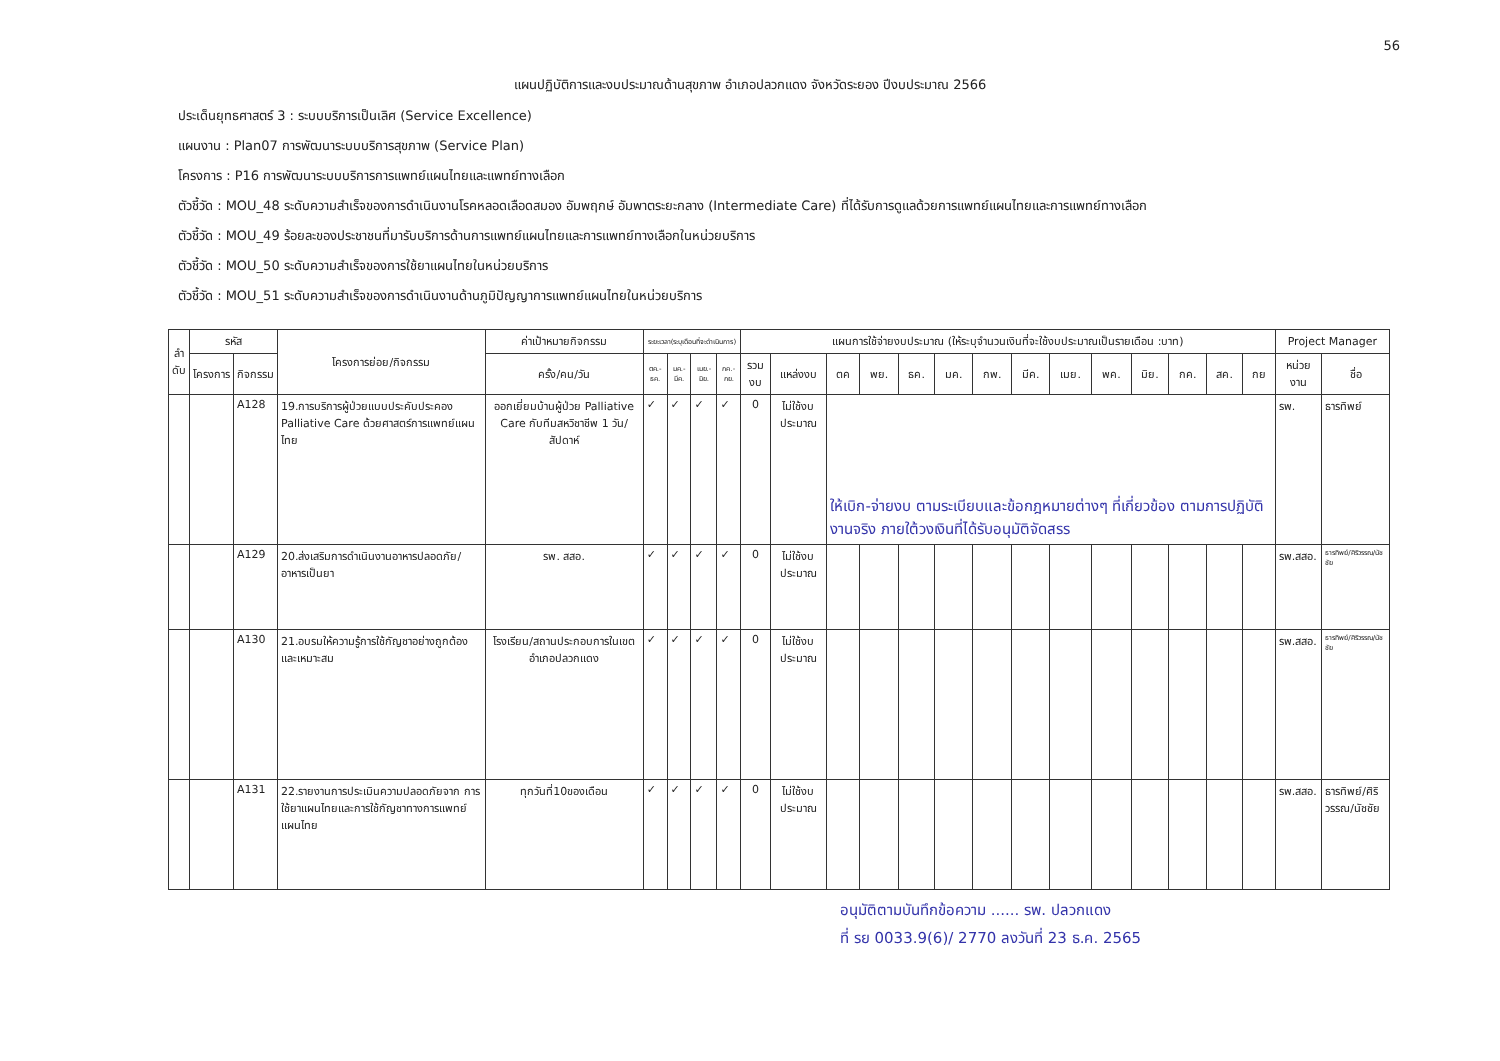56
แผนปฏิบัติการและงบประมาณด้านสุขภาพ อำเภอปลวกแดง จังหวัดระยอง ปีงบประมาณ 2566
ประเด็นยุทธศาสตร์ 3 : ระบบบริการเป็นเลิศ (Service Excellence)
แผนงาน : Plan07 การพัฒนาระบบบริการสุขภาพ (Service Plan)
โครงการ : P16 การพัฒนาระบบบริการการแพทย์แผนไทยและแพทย์ทางเลือก
ตัวชี้วัด : MOU_48 ระดับความสำเร็จของการดำเนินงานโรคหลอดเลือดสมอง อัมพฤกษ์ อัมพาตระยะกลาง (Intermediate Care) ที่ได้รับการดูแลด้วยการแพทย์แผนไทยและการแพทย์ทางเลือก
ตัวชี้วัด : MOU_49 ร้อยละของประชาชนที่มารับบริการด้านการแพทย์แผนไทยและการแพทย์ทางเลือกในหน่วยบริการ
ตัวชี้วัด : MOU_50 ระดับความสำเร็จของการใช้ยาแผนไทยในหน่วยบริการ
ตัวชี้วัด : MOU_51 ระดับความสำเร็จของการดำเนินงานด้านภูมิปัญญาการแพทย์แผนไทยในหน่วยบริการ
| ลำ ดับ | รหัส | | โครงการย่อย/กิจกรรม | ค่าเป้าหมายกิจกรรม | ระยะเวลา(ระบุเดือนที่จะดำเนินการ) | | | | แผนการใช้จ่ายงบประมาณ (ให้ระบุจำนวนเงินที่จะใช้งบประมาณเป็นรายเดือน :บาท) | | | | | | | | | | | | | | Project Manager | |
| --- | --- | --- | --- | --- | --- | --- | --- | --- | --- | --- | --- | --- | --- | --- | --- | --- | --- | --- | --- | --- | --- | --- | --- | --- |
| | โครงการ | กิจกรรม | | ครั้ง/คน/วัน | ตค.-ธค. | มค.-มีค. | เมย.-มิย. | กค.-กย. | รวมงบ | แหล่งงบ | ตค | พย. | ธค. | มค. | กพ. | มีค. | เมย. | พค. | มิย. | กค. | สค. | กย | หน่วยงาน | ชื่อ |
| | | A128 | 19.การบริการผู้ป่วยแบบประคับประคอง Palliative Care ด้วยศาสตร์การแพทย์แผนไทย | ออกเยี่ยมบ้านผู้ป่วย Palliative Care กับทีมสหวิชาชีพ 1 วัน/สัปดาห์ | ✓ | ✓ | ✓ | ✓ | 0 | ไม่ใช้งบประมาณ | ให้เบิก-จ่ายงบ ตามระเบียบและข้อกฎหมายต่างๆ ที่เกี่ยวข้อง ตามการปฏิบัติงานจริง ภายใต้วงเงินที่ได้รับอนุมัติจัดสรร | | | | | | | | | | | | รพ. | ธารทิพย์ |
| | | A129 | 20.ส่งเสริมการดำเนินงานอาหารปลอดภัย/อาหารเป็นยา | รพ. สสอ. | ✓ | ✓ | ✓ | ✓ | 0 | ไม่ใช้งบประมาณ | | | | | | | | | | | | | รพ.สสอ. | ธารทิพย์/ศิริวรรณ/นัชชัย |
| | | A130 | 21.อบรมให้ความรู้การใช้กัญชาอย่างถูกต้อง และเหมาะสม | โรงเรียน/สถานประกอบการในเขตอำเภอปลวกแดง | ✓ | ✓ | ✓ | ✓ | 0 | ไม่ใช้งบประมาณ | | | | | | | | | | | | | รพ.สสอ. | ธารทิพย์/ศิริวรรณ/นัชชัย |
| | | A131 | 22.รายงานการประเมินความปลอดภัยจาก การใช้ยาแผนไทยและการใช้กัญชาทางการแพทย์แผนไทย | ทุกวันที่10ของเดือน | ✓ | ✓ | ✓ | ✓ | 0 | ไม่ใช้งบประมาณ | | | | | | | | | | | | | รพ.สสอ. | ธารทิพย์/ศิริวรรณ/นัชชัย |
อนุมัติตามบันทึกข้อความ ...... รพ. ปลวกแดง
ที่ รย 0033.9(6)/ 2770 ลงวันที่ 23 ธ.ค. 2565